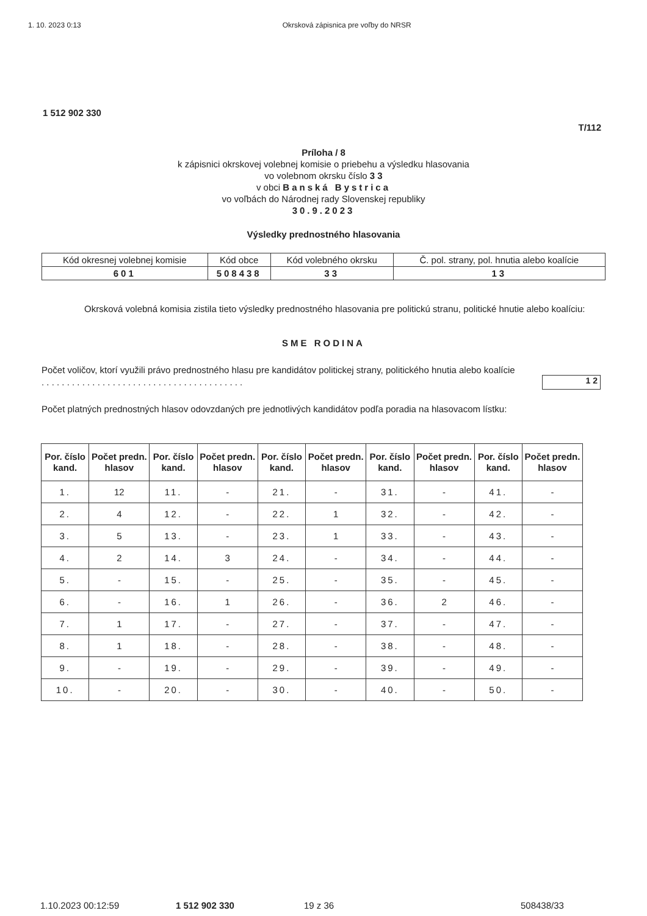1. 10. 2023 0:13 Okrsková zápisnica pre voľby do NRSR
1 512 902 330
T/112
Príloha / 8
k zápisnici okrskovej volebnej komisie o priebehu a výsledku hlasovania
vo volebnom okrsku číslo 3 3
v obci Banská Bystrica
vo voľbách do Národnej rady Slovenskej republiky
30.9.2023
Výsledky prednostného hlasovania
| Kód okresnej volebnej komisie | Kód obce | Kód volebného okrsku | Č. pol. strany, pol. hnutia alebo koalície |
| 601 | 508438 | 33 | 13 |
Okrsková volebná komisia zistila tieto výsledky prednostného hlasovania pre politickú stranu, politické hnutie alebo koalíciu:
SME RODINA
Počet voličov, ktorí využili právo prednostného hlasu pre kandidátov politickej strany, politického hnutia alebo koalície . . . . . . . . . . . . . . . . . . . . . . . . . . . . . . . . . . . . . . . .
12
Počet platných prednostných hlasov odovzdaných pre jednotlivých kandidátov podľa poradia na hlasovacom lístku:
| Por. číslo kand. | Počet predn. hlasov | Por. číslo kand. | Počet predn. hlasov | Por. číslo kand. | Počet predn. hlasov | Por. číslo kand. | Počet predn. hlasov | Por. číslo kand. | Počet predn. hlasov |
| --- | --- | --- | --- | --- | --- | --- | --- | --- | --- |
| 1. | 12 | 11. | - | 21. | - | 31. | - | 41. | - |
| 2. | 4 | 12. | - | 22. | 1 | 32. | - | 42. | - |
| 3. | 5 | 13. | - | 23. | 1 | 33. | - | 43. | - |
| 4. | 2 | 14. | 3 | 24. | - | 34. | - | 44. | - |
| 5. | - | 15. | - | 25. | - | 35. | - | 45. | - |
| 6. | - | 16. | 1 | 26. | - | 36. | 2 | 46. | - |
| 7. | 1 | 17. | - | 27. | - | 37. | - | 47. | - |
| 8. | 1 | 18. | - | 28. | - | 38. | - | 48. | - |
| 9. | - | 19. | - | 29. | - | 39. | - | 49. | - |
| 10. | - | 20. | - | 30. | - | 40. | - | 50. | - |
1.10.2023 00:12:59 1 512 902 330 19 z 36 508438/33